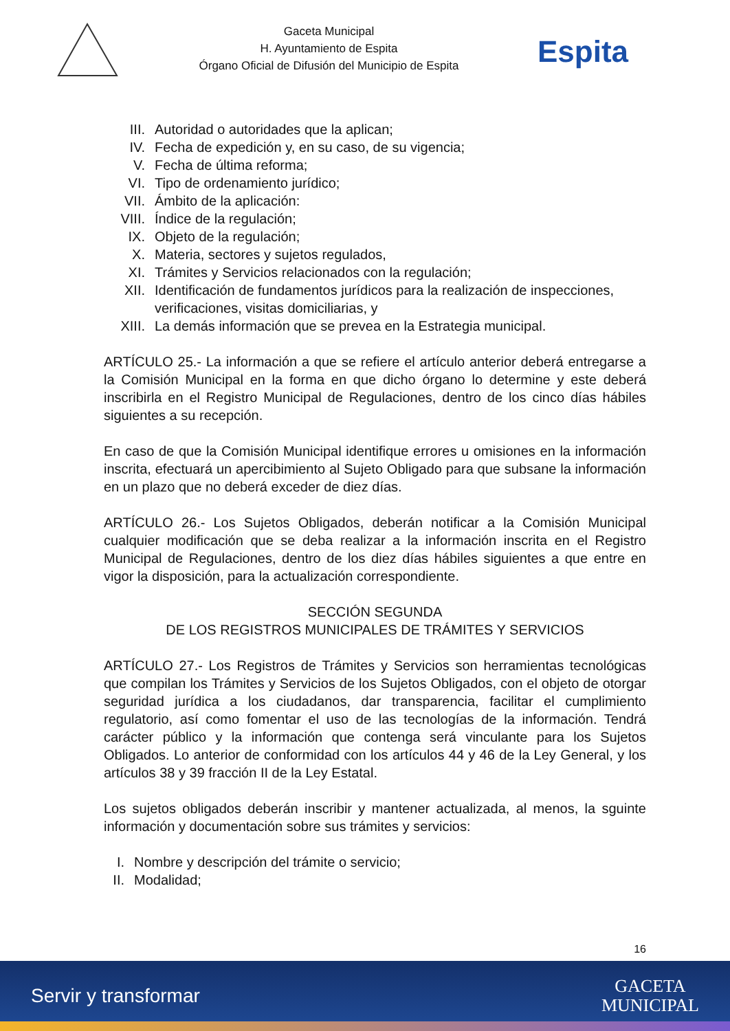Gaceta Municipal
H. Ayuntamiento de Espita
Órgano Oficial de Difusión del Municipio de Espita
Espita
III. Autoridad o autoridades que la aplican;
IV. Fecha de expedición y, en su caso, de su vigencia;
V. Fecha de última reforma;
VI. Tipo de ordenamiento jurídico;
VII. Ámbito de la aplicación:
VIII. Índice de la regulación;
IX. Objeto de la regulación;
X. Materia, sectores y sujetos regulados,
XI. Trámites y Servicios relacionados con la regulación;
XII. Identificación de fundamentos jurídicos para la realización de inspecciones, verificaciones, visitas domiciliarias, y
XIII. La demás información que se prevea en la Estrategia municipal.
ARTÍCULO 25.- La información a que se refiere el artículo anterior deberá entregarse a la Comisión Municipal en la forma en que dicho órgano lo determine y este deberá inscribirla en el Registro Municipal de Regulaciones, dentro de los cinco días hábiles siguientes a su recepción.
En caso de que la Comisión Municipal identifique errores u omisiones en la información inscrita, efectuará un apercibimiento al Sujeto Obligado para que subsane la información en un plazo que no deberá exceder de diez días.
ARTÍCULO 26.- Los Sujetos Obligados, deberán notificar a la Comisión Municipal cualquier modificación que se deba realizar a la información inscrita en el Registro Municipal de Regulaciones, dentro de los diez días hábiles siguientes a que entre en vigor la disposición, para la actualización correspondiente.
SECCIÓN SEGUNDA
DE LOS REGISTROS MUNICIPALES DE TRÁMITES Y SERVICIOS
ARTÍCULO 27.- Los Registros de Trámites y Servicios son herramientas tecnológicas que compilan los Trámites y Servicios de los Sujetos Obligados, con el objeto de otorgar seguridad jurídica a los ciudadanos, dar transparencia, facilitar el cumplimiento regulatorio, así como fomentar el uso de las tecnologías de la información. Tendrá carácter público y la información que contenga será vinculante para los Sujetos Obligados. Lo anterior de conformidad con los artículos 44 y 46 de la Ley General, y los artículos 38 y 39 fracción II de la Ley Estatal.
Los sujetos obligados deberán inscribir y mantener actualizada, al menos, la sguinte información y documentación sobre sus trámites y servicios:
I. Nombre y descripción del trámite o servicio;
II. Modalidad;
16
Servir y transformar GACETA
MUNICIPAL